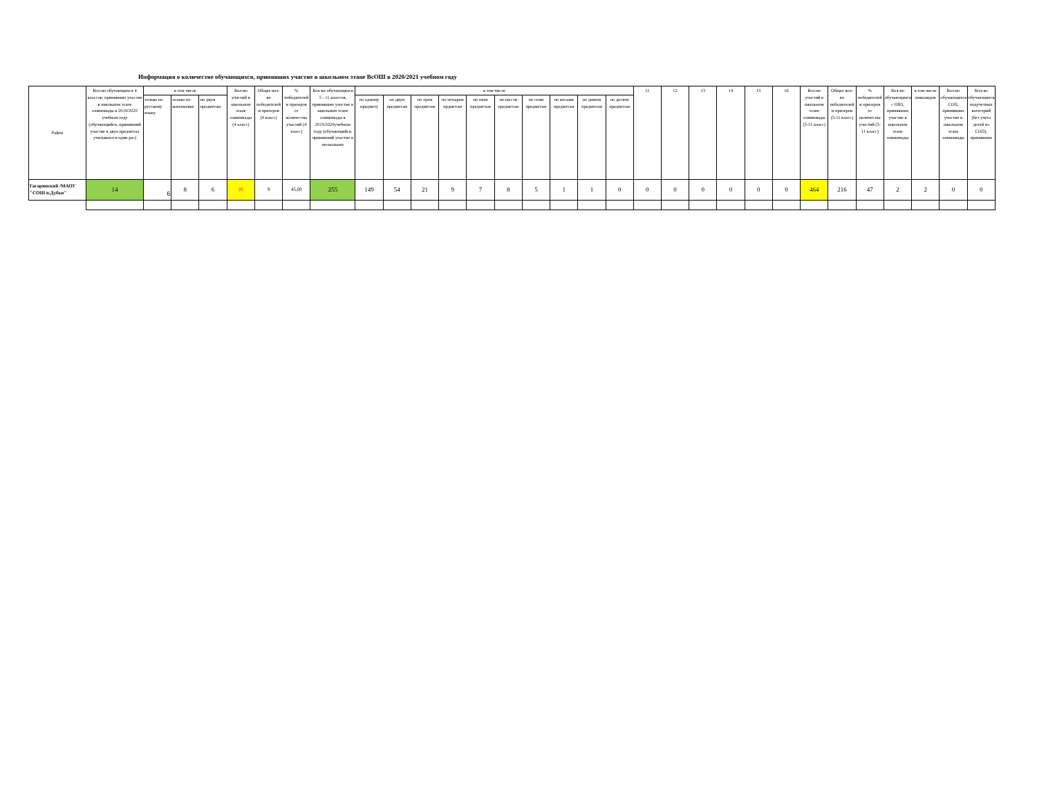Информация о количестве обучающихся, принявших участие в школьном этапе ВсОШ в 2020/2021 учебном году
| Район | Кол-во обучающихся 4 классов, принявших участие в школьном этапе олимпиады в 2019/2020 учебном году (обучающийся, принявший участие в двух предметах учитывается один раз) | в том числе | | | Кол-во участий в школьном этапе олимпиады (4 класс) | Общее кол-во победителей и призеров (4 класс) | % победителей и призеров от количества участий (4 класс) | Кол-во обучающихся 5 - 11 классов, принявших участие в школьном этапе олимпиады в 2019/2020учебном году (обучающийся, принявший участие в нескольких | в том числе | | | | | | | | | | 11 | 12 | 13 | 14 | 15 | 16 | Кол-во участий в школьном этапе олимпиады (5-11 класс) | Общее кол-во победителей и призеров (5-11 класс) | % победителей и призеров от количества участий (5-11 класс) | Кол-во обучающихся с ОВЗ, принявших участие в школьном этапе олимпиады | в том числе инвалидов | Кол-во обучающихся СОП, принявших участие в школьном этапе олимпиады | Кол-во обучающихся, подучетных категорий (без учета детей из СОП), принявших |
| --- | --- | --- | --- | --- | --- | --- | --- | --- | --- | --- | --- | --- | --- | --- | --- | --- | --- | --- | --- | --- | --- | --- | --- | --- | --- | --- | --- | --- | --- | --- | --- |
| | | только по русскому языку | только по математике | по двум предметам | | | | | по одному предмету | по двум предметам | по трем предметам | по четырем прдметам | по пяти предметам | по шести предметам | по семи предметам | по восьми предметам | по девяти предметам | по десяти предметам | | | | | | | | | | | | | |
| Гагаринский /МАОУ "СОШ п.Дубки" | 14 | 6 | 8 | 6 | 20 | 9 | 45,00 | 255 | 149 | 54 | 21 | 9 | 7 | 8 | 5 | 1 | 1 | 0 | 0 | 0 | 0 | 0 | 0 | 0 | 464 | 216 | 47 | 2 | 2 | 0 | 0 |